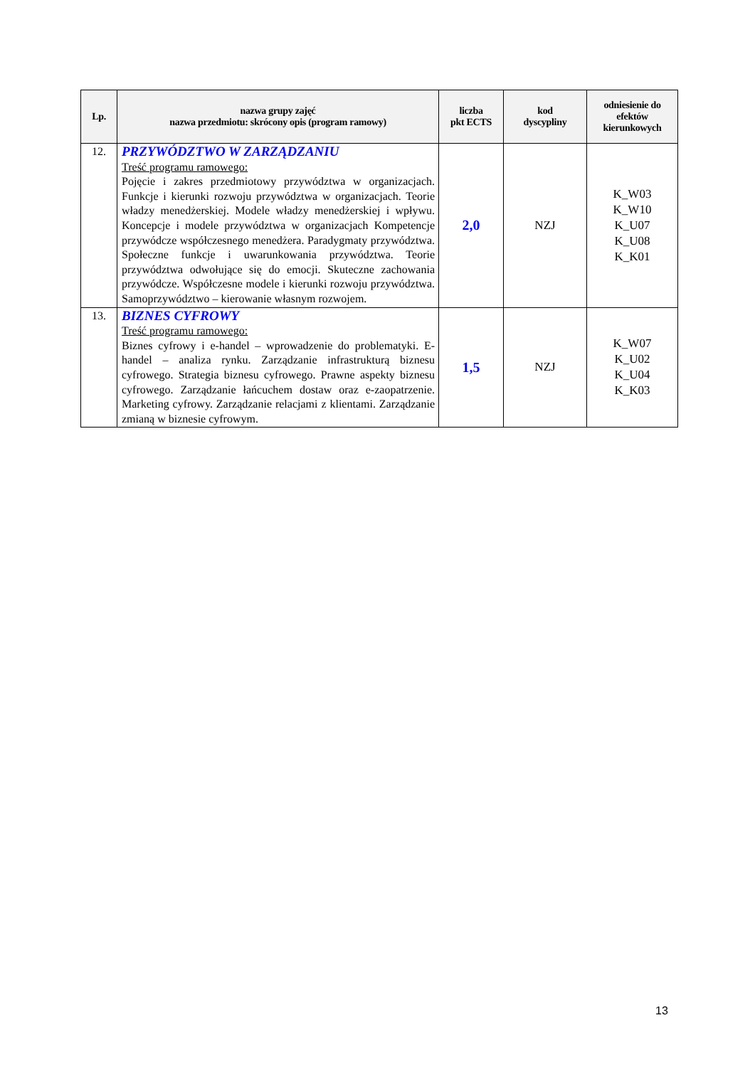| Lp. | nazwa grupy zajęć nazwa przedmiotu: skrócony opis (program ramowy) | liczba pkt ECTS | kod dyscypliny | odniesienie do efektów kierunkowych |
| --- | --- | --- | --- | --- |
| 12. | PRZYWÓDZTWO W ZARZĄDZANIU Treść programu ramowego: Pojęcie i zakres przedmiotowy przywództwa w organizacjach. Funkcje i kierunki rozwoju przywództwa w organizacjach. Teorie władzy menedżerskiej. Modele władzy menedżerskiej i wpływu. Koncepcje i modele przywództwa w organizacjach Kompetencje przywódcze współczesnego menedżera. Paradygmaty przywództwa. Społeczne funkcje i uwarunkowania przywództwa. Teorie przywództwa odwołujące się do emocji. Skuteczne zachowania przywódcze. Współczesne modele i kierunki rozwoju przywództwa. Samoprzywództwo – kierowanie własnym rozwojem. | 2,0 | NZJ | K_W03 K_W10 K_U07 K_U08 K_K01 |
| 13. | BIZNES CYFROWY Treść programu ramowego: Biznes cyfrowy i e-handel – wprowadzenie do problematyki. E-handel – analiza rynku. Zarządzanie infrastrukturą biznesu cyfrowego. Strategia biznesu cyfrowego. Prawne aspekty biznesu cyfrowego. Zarządzanie łańcuchem dostaw oraz e-zaopatrzenie. Marketing cyfrowy. Zarządzanie relacjami z klientami. Zarządzanie zmianą w biznesie cyfrowym. | 1,5 | NZJ | K_W07 K_U02 K_U04 K_K03 |
13